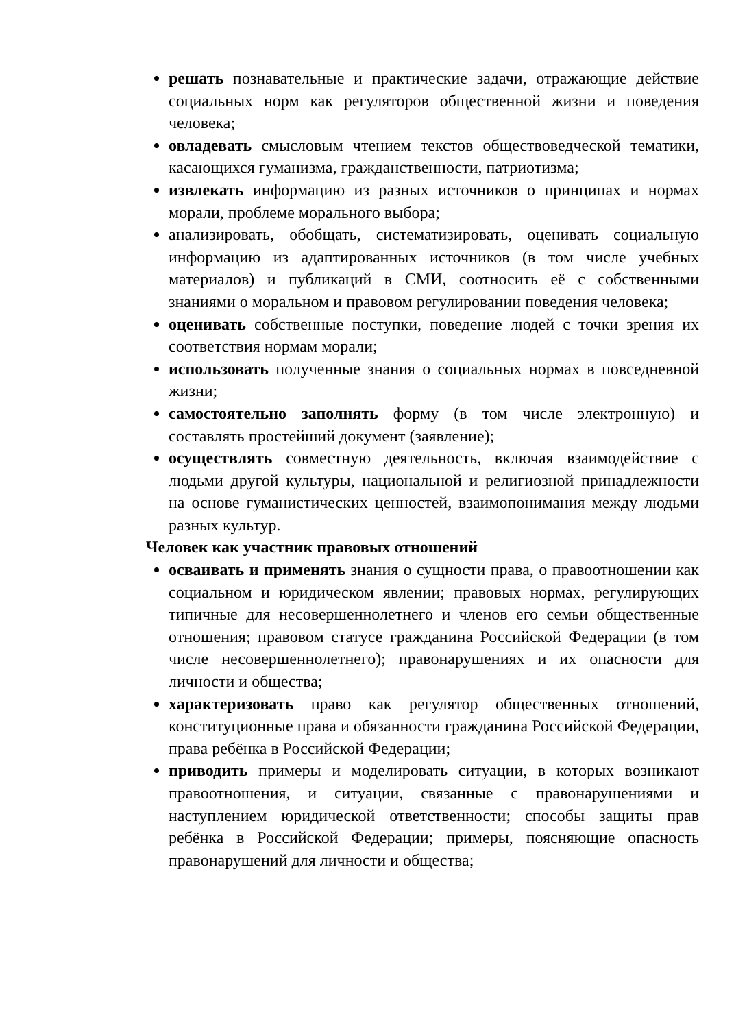решать познавательные и практические задачи, отражающие действие социальных норм как регуляторов общественной жизни и поведения человека;
овладевать смысловым чтением текстов обществоведческой тематики, касающихся гуманизма, гражданственности, патриотизма;
извлекать информацию из разных источников о принципах и нормах морали, проблеме морального выбора;
анализировать, обобщать, систематизировать, оценивать социальную информацию из адаптированных источников (в том числе учебных материалов) и публикаций в СМИ, соотносить её с собственными знаниями о моральном и правовом регулировании поведения человека;
оценивать собственные поступки, поведение людей с точки зрения их соответствия нормам морали;
использовать полученные знания о социальных нормах в повседневной жизни;
самостоятельно заполнять форму (в том числе электронную) и составлять простейший документ (заявление);
осуществлять совместную деятельность, включая взаимодействие с людьми другой культуры, национальной и религиозной принадлежности на основе гуманистических ценностей, взаимопонимания между людьми разных культур.
Человек как участник правовых отношений
осваивать и применять знания о сущности права, о правоотношении как социальном и юридическом явлении; правовых нормах, регулирующих типичные для несовершеннолетнего и членов его семьи общественные отношения; правовом статусе гражданина Российской Федерации (в том числе несовершеннолетнего); правонарушениях и их опасности для личности и общества;
характеризовать право как регулятор общественных отношений, конституционные права и обязанности гражданина Российской Федерации, права ребёнка в Российской Федерации;
приводить примеры и моделировать ситуации, в которых возникают правоотношения, и ситуации, связанные с правонарушениями и наступлением юридической ответственности; способы защиты прав ребёнка в Российской Федерации; примеры, поясняющие опасность правонарушений для личности и общества;